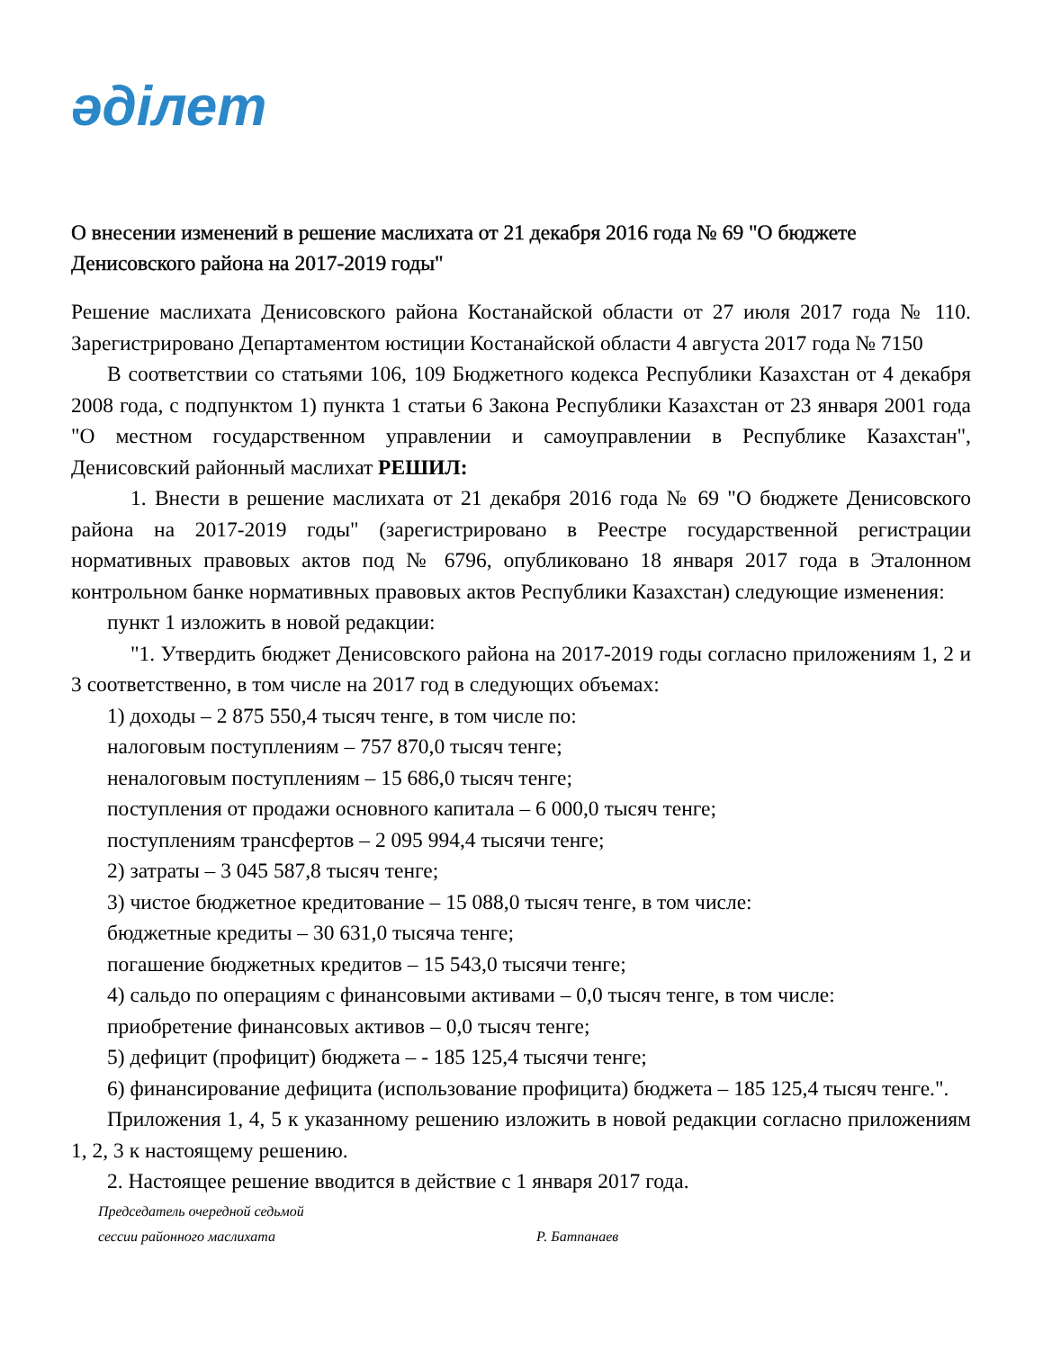әділет
О внесении изменений в решение маслихата от 21 декабря 2016 года № 69 "О бюджете Денисовского района на 2017-2019 годы"
Решение маслихата Денисовского района Костанайской области от 27 июля 2017 года № 110. Зарегистрировано Департаментом юстиции Костанайской области 4 августа 2017 года № 7150
В соответствии со статьями 106, 109 Бюджетного кодекса Республики Казахстан от 4 декабря 2008 года, с подпунктом 1) пункта 1 статьи 6 Закона Республики Казахстан от 23 января 2001 года "О местном государственном управлении и самоуправлении в Республике Казахстан", Денисовский районный маслихат РЕШИЛ:
1. Внести в решение маслихата от 21 декабря 2016 года № 69 "О бюджете Денисовского района на 2017-2019 годы" (зарегистрировано в Реестре государственной регистрации нормативных правовых актов под № 6796, опубликовано 18 января 2017 года в Эталонном контрольном банке нормативных правовых актов Республики Казахстан) следующие изменения:
пункт 1 изложить в новой редакции:
"1. Утвердить бюджет Денисовского района на 2017-2019 годы согласно приложениям 1, 2 и 3 соответственно, в том числе на 2017 год в следующих объемах:
1) доходы – 2 875 550,4 тысяч тенге, в том числе по:
налоговым поступлениям – 757 870,0 тысяч тенге;
неналоговым поступлениям – 15 686,0 тысяч тенге;
поступления от продажи основного капитала – 6 000,0 тысяч тенге;
поступлениям трансфертов – 2 095 994,4 тысячи тенге;
2) затраты – 3 045 587,8 тысяч тенге;
3) чистое бюджетное кредитование – 15 088,0 тысяч тенге, в том числе:
бюджетные кредиты – 30 631,0 тысяча тенге;
погашение бюджетных кредитов – 15 543,0 тысячи тенге;
4) сальдо по операциям с финансовыми активами – 0,0 тысяч тенге, в том числе:
приобретение финансовых активов – 0,0 тысяч тенге;
5) дефицит (профицит) бюджета – - 185 125,4 тысячи тенге;
6) финансирование дефицита (использование профицита) бюджета – 185 125,4 тысяч тенге.".
Приложения 1, 4, 5 к указанному решению изложить в новой редакции согласно приложениям 1, 2, 3 к настоящему решению.
2. Настоящее решение вводится в действие с 1 января 2017 года.
Председатель очередной седьмой
сессии районного маслихата Р. Батпанаев